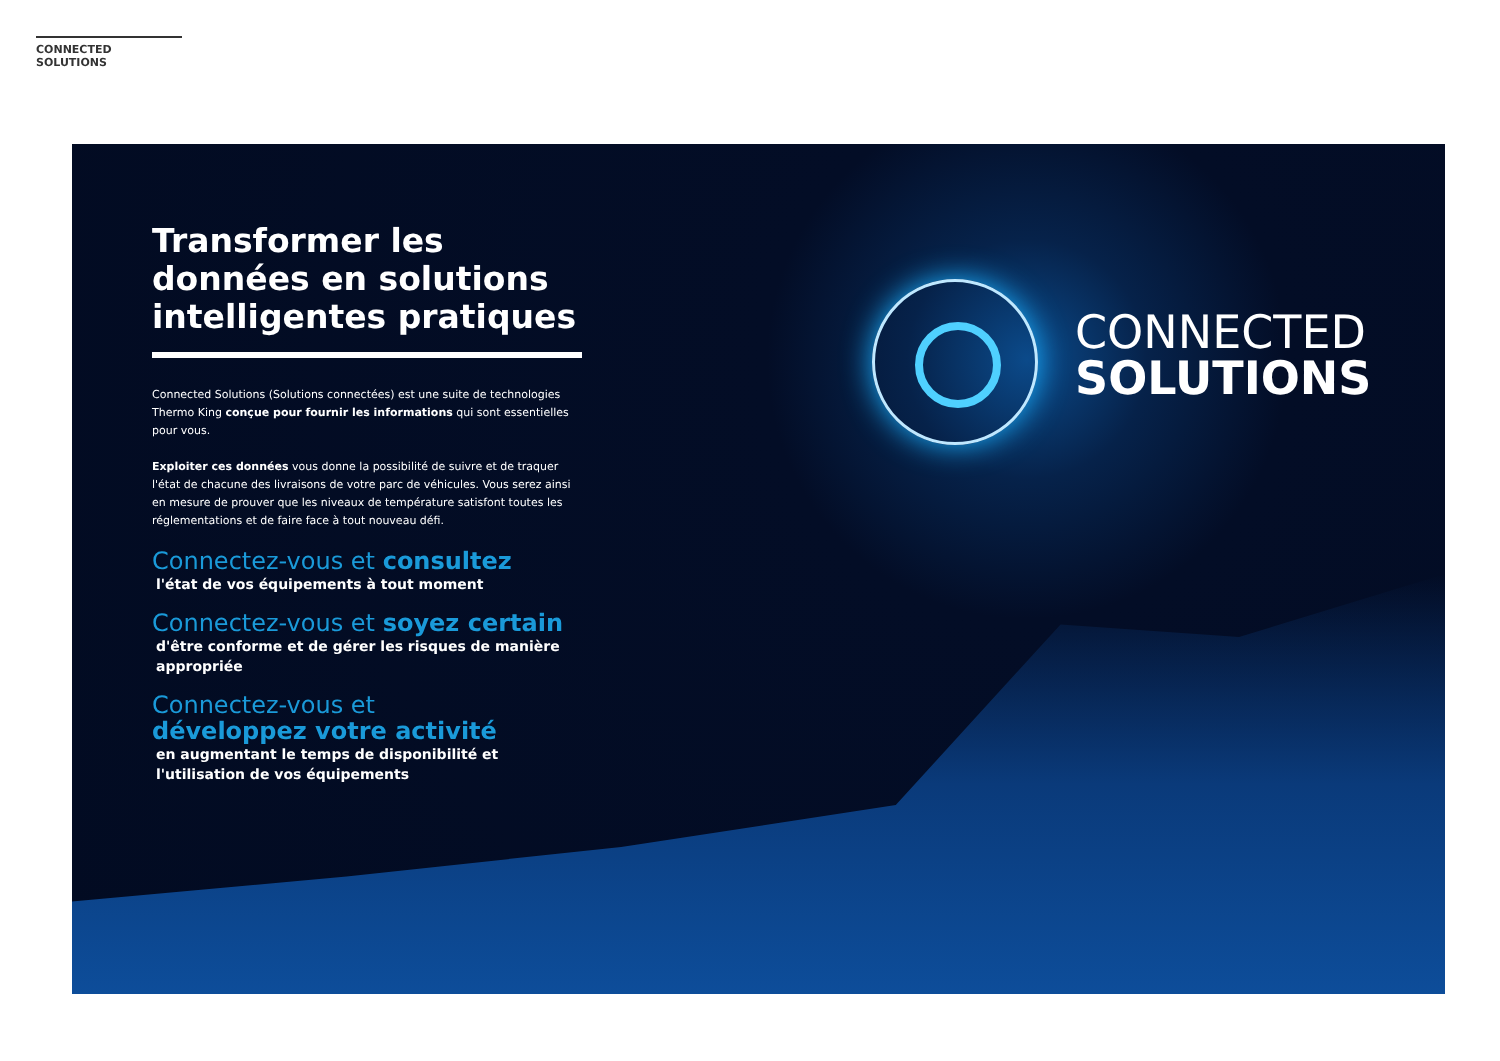CONNECTED SOLUTIONS
Transformer les données en solutions intelligentes pratiques
Connected Solutions (Solutions connectées) est une suite de technologies Thermo King conçue pour fournir les informations qui sont essentielles pour vous.
Exploiter ces données vous donne la possibilité de suivre et de traquer l'état de chacune des livraisons de votre parc de véhicules. Vous serez ainsi en mesure de prouver que les niveaux de température satisfont toutes les réglementations et de faire face à tout nouveau défi.
Connectez-vous et consultez
l'état de vos équipements à tout moment
Connectez-vous et soyez certain
d'être conforme et de gérer les risques de manière appropriée
Connectez-vous et
développez votre activité
en augmentant le temps de disponibilité et l'utilisation de vos équipements
CONNECTED
SOLUTIONS